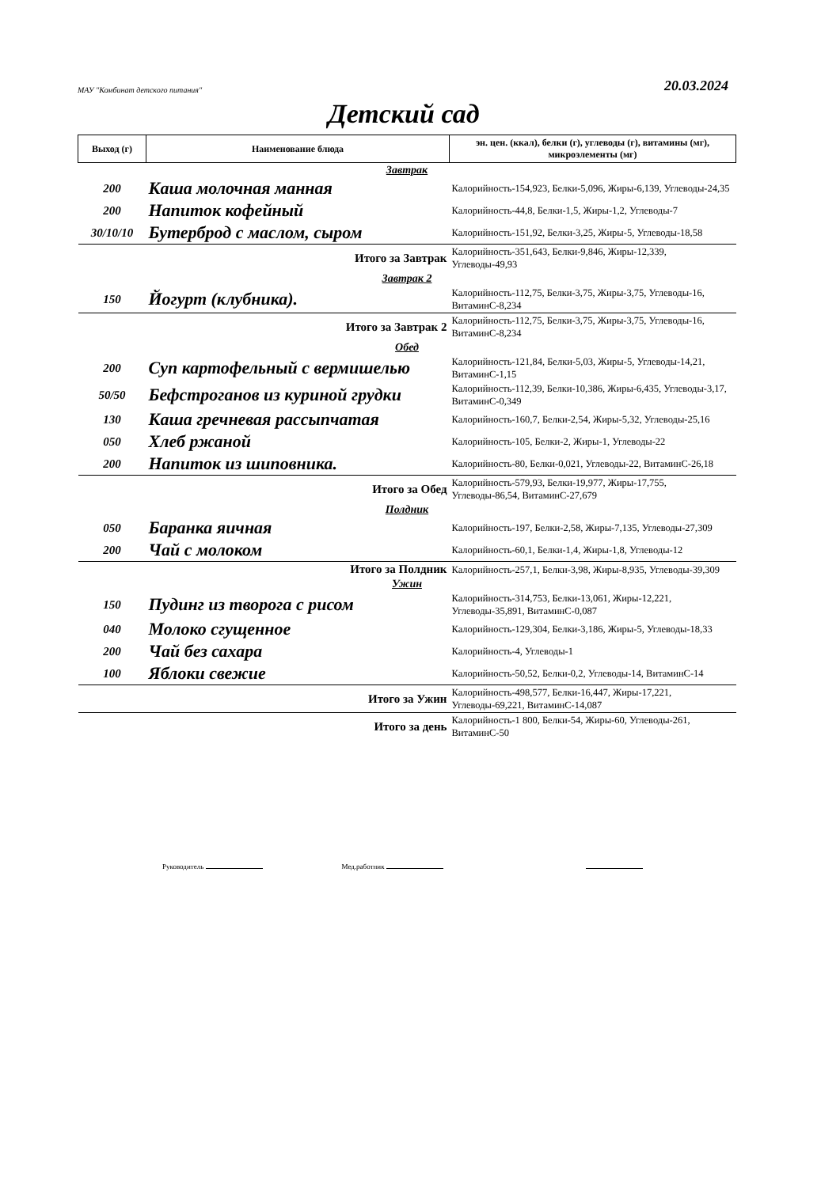МАУ "Комбинат детского питания" 20.03.2024
Детский сад
| Выход (г) | Наименование блюда | эн. цен. (ккал), белки (г), углеводы (г), витамины (мг), микроэлементы (мг) |
| --- | --- | --- |
| Завтрак | | |
| 200 | Каша молочная манная | Калорийность-154,923, Белки-5,096, Жиры-6,139, Углеводы-24,35 |
| 200 | Напиток кофейный | Калорийность-44,8, Белки-1,5, Жиры-1,2, Углеводы-7 |
| 30/10/10 | Бутерброд с маслом, сыром | Калорийность-151,92, Белки-3,25, Жиры-5, Углеводы-18,58 |
| | Итого за Завтрак | Калорийность-351,643, Белки-9,846, Жиры-12,339, Углеводы-49,93 |
| Завтрак 2 | | |
| 150 | Йогурт (клубника). | Калорийность-112,75, Белки-3,75, Жиры-3,75, Углеводы-16, ВитаминС-8,234 |
| | Итого за Завтрак 2 | Калорийность-112,75, Белки-3,75, Жиры-3,75, Углеводы-16, ВитаминС-8,234 |
| Обед | | |
| 200 | Суп картофельный с вермишелью | Калорийность-121,84, Белки-5,03, Жиры-5, Углеводы-14,21, ВитаминС-1,15 |
| 50/50 | Бефстроганов из куриной грудки | Калорийность-112,39, Белки-10,386, Жиры-6,435, Углеводы-3,17, ВитаминС-0,349 |
| 130 | Каша гречневая рассыпчатая | Калорийность-160,7, Белки-2,54, Жиры-5,32, Углеводы-25,16 |
| 050 | Хлеб ржаной | Калорийность-105, Белки-2, Жиры-1, Углеводы-22 |
| 200 | Напиток из шиповника. | Калорийность-80, Белки-0,021, Углеводы-22, ВитаминС-26,18 |
| | Итого за Обед | Калорийность-579,93, Белки-19,977, Жиры-17,755, Углеводы-86,54, ВитаминС-27,679 |
| Полдник | | |
| 050 | Баранка яичная | Калорийность-197, Белки-2,58, Жиры-7,135, Углеводы-27,309 |
| 200 | Чай с молоком | Калорийность-60,1, Белки-1,4, Жиры-1,8, Углеводы-12 |
| | Итого за Полдник | Калорийность-257,1, Белки-3,98, Жиры-8,935, Углеводы-39,309 |
| Ужин | | |
| 150 | Пудинг из творога с рисом | Калорийность-314,753, Белки-13,061, Жиры-12,221, Углеводы-35,891, ВитаминС-0,087 |
| 040 | Молоко сгущенное | Калорийность-129,304, Белки-3,186, Жиры-5, Углеводы-18,33 |
| 200 | Чай без сахара | Калорийность-4, Углеводы-1 |
| 100 | Яблоки свежие | Калорийность-50,52, Белки-0,2, Углеводы-14, ВитаминС-14 |
| | Итого за Ужин | Калорийность-498,577, Белки-16,447, Жиры-17,221, Углеводы-69,221, ВитаминС-14,087 |
| | Итого за день | Калорийность-1 800, Белки-54, Жиры-60, Углеводы-261, ВитаминС-50 |
Руководитель Мед.работник